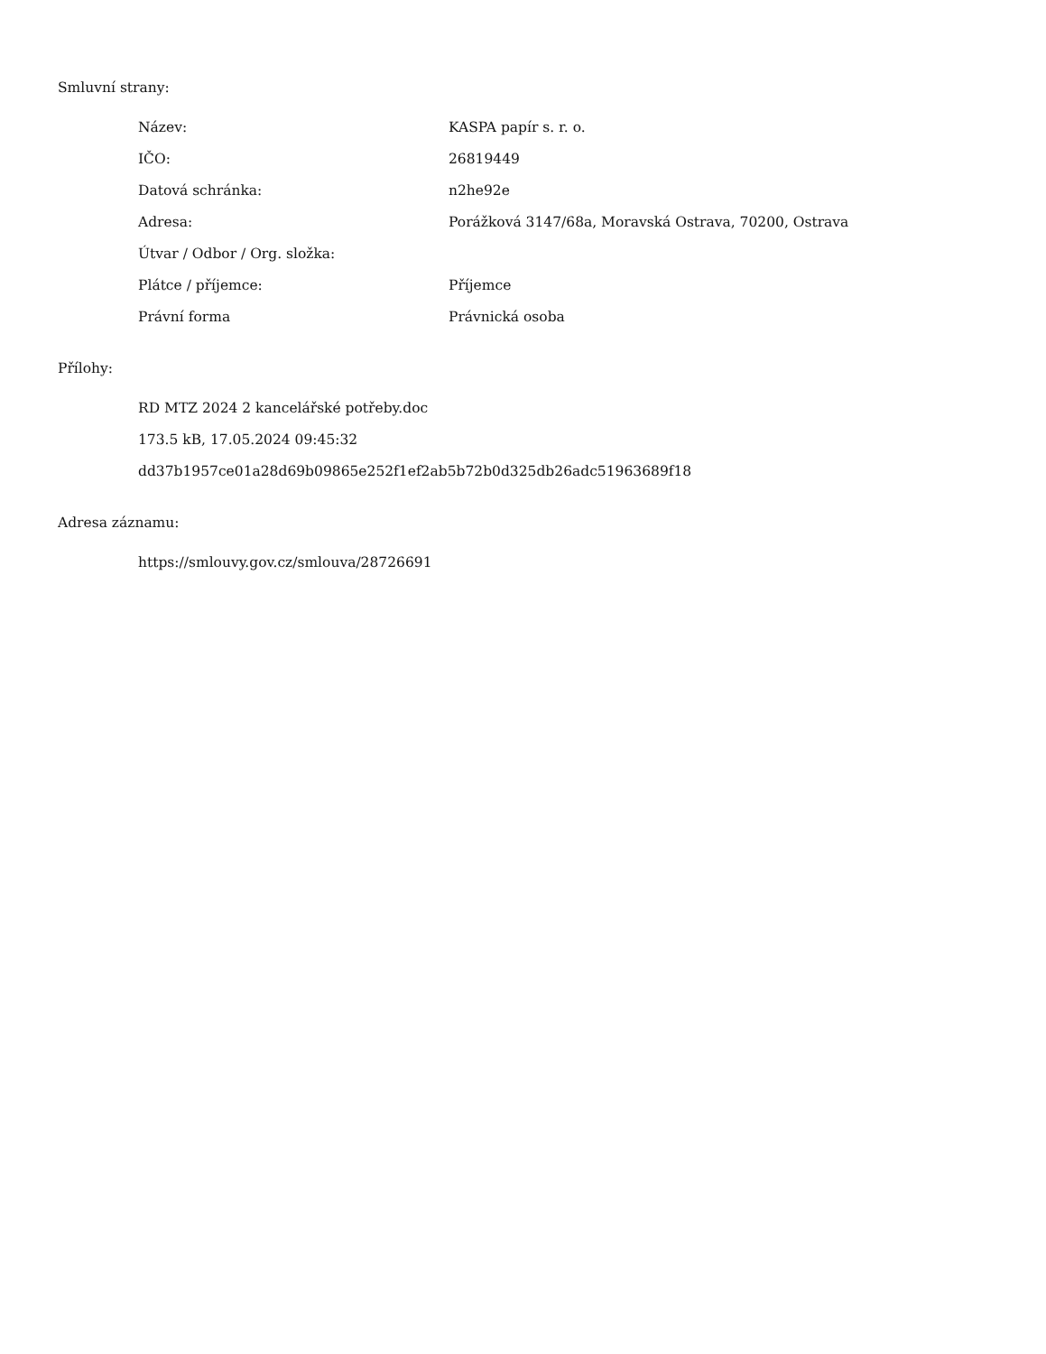Smluvní strany:
| Název: | KASPA papír s. r. o. |
| IČO: | 26819449 |
| Datová schránka: | n2he92e |
| Adresa: | Porážková 3147/68a, Moravská Ostrava, 70200, Ostrava |
| Útvar / Odbor / Org. složka: | |
| Plátce / příjemce: | Příjemce |
| Právní forma | Právnická osoba |
Přílohy:
RD MTZ 2024 2 kancelářské potřeby.doc
173.5 kB, 17.05.2024 09:45:32
dd37b1957ce01a28d69b09865e252f1ef2ab5b72b0d325db26adc51963689f18
Adresa záznamu:
https://smlouvy.gov.cz/smlouva/28726691